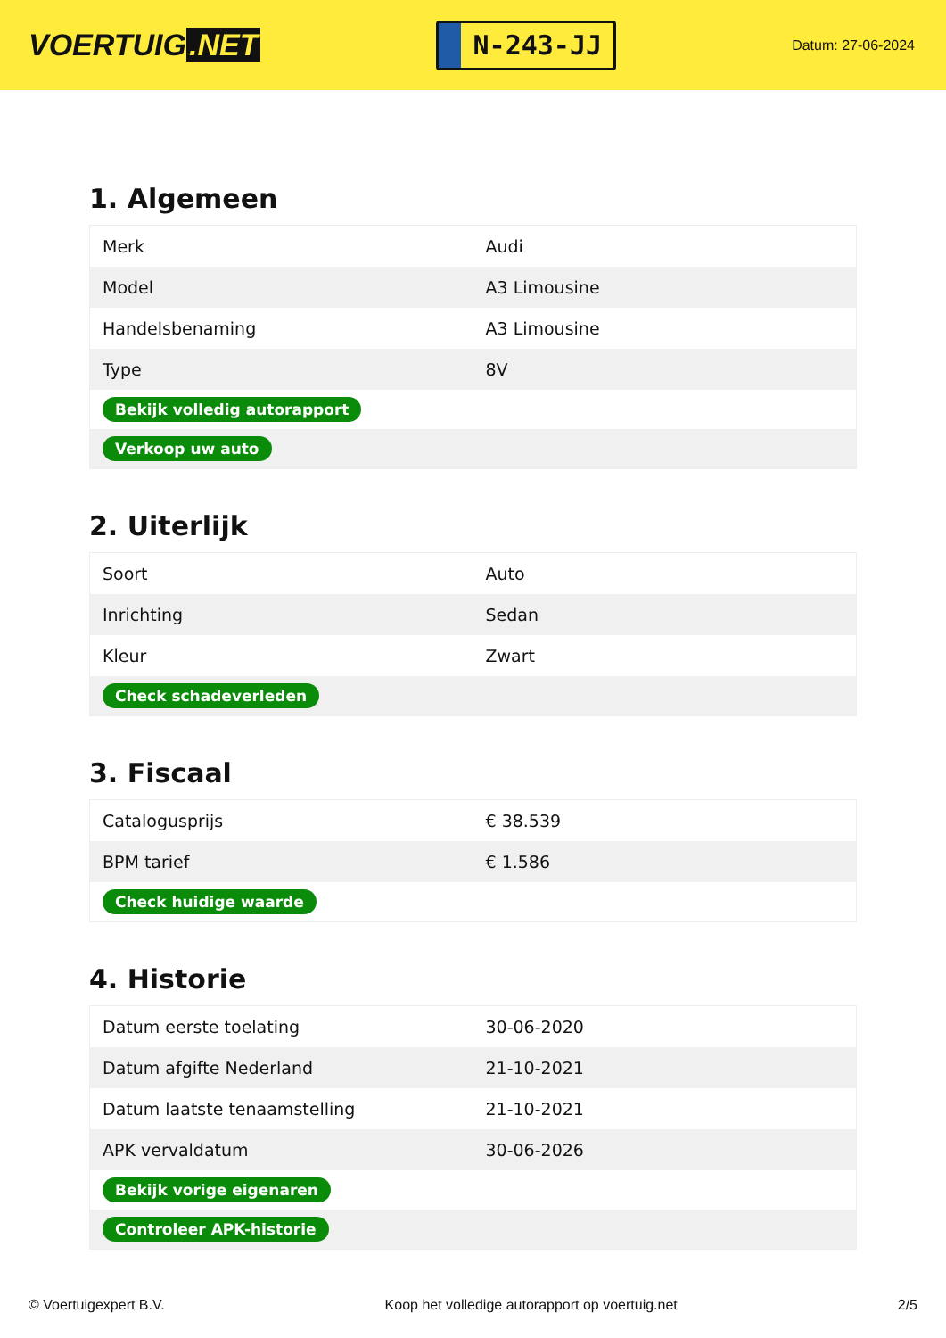VOERTUIG.NET
N-243-JJ
Datum: 27-06-2024
1. Algemeen
| Merk | Audi |
| Model | A3 Limousine |
| Handelsbenaming | A3 Limousine |
| Type | 8V |
| Bekijk volledig autorapport | |
| Verkoop uw auto | |
2. Uiterlijk
| Soort | Auto |
| Inrichting | Sedan |
| Kleur | Zwart |
| Check schadeverleden | |
3. Fiscaal
| Catalogusprijs | € 38.539 |
| BPM tarief | € 1.586 |
| Check huidige waarde | |
4. Historie
| Datum eerste toelating | 30-06-2020 |
| Datum afgifte Nederland | 21-10-2021 |
| Datum laatste tenaamstelling | 21-10-2021 |
| APK vervaldatum | 30-06-2026 |
| Bekijk vorige eigenaren | |
| Controleer APK-historie | |
© Voertuigexpert B.V. Koop het volledige autorapport op voertuig.net 2/5